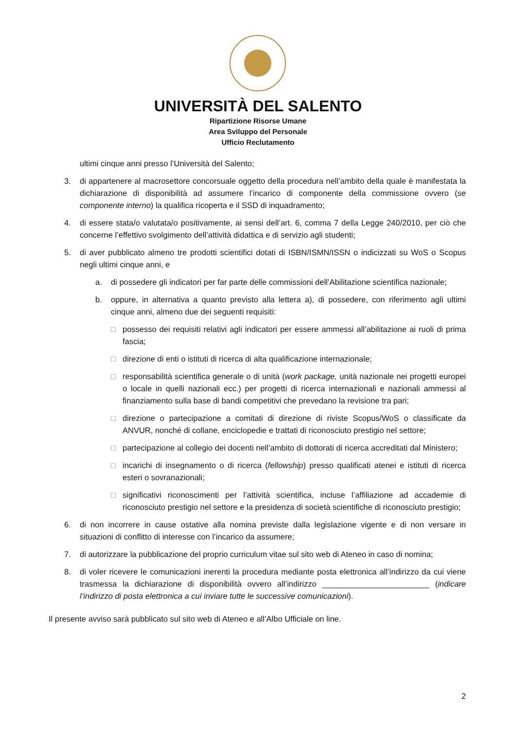UNIVERSITÀ DEL SALENTO
Ripartizione Risorse Umane
Area Sviluppo del Personale
Ufficio Reclutamento
ultimi cinque anni presso l’Università del Salento;
3. di appartenere al macrosettore concorsuale oggetto della procedura nell’ambito della quale è manifestata la dichiarazione di disponibilità ad assumere l’incarico di componente della commissione ovvero (se componente interno) la qualifica ricoperta e il SSD di inquadramento;
4. di essere stata/o valutata/o positivamente, ai sensi dell’art. 6, comma 7 della Legge 240/2010, per ciò che concerne l’effettivo svolgimento dell’attività didattica e di servizio agli studenti;
5. di aver pubblicato almeno tre prodotti scientifici dotati di ISBN/ISMN/ISSN o indicizzati su WoS o Scopus negli ultimi cinque anni, e
a. di possedere gli indicatori per far parte delle commissioni dell’Abilitazione scientifica nazionale;
b. oppure, in alternativa a quanto previsto alla lettera a), di possedere, con riferimento agli ultimi cinque anni, almeno due dei seguenti requisiti:
□ possesso dei requisiti relativi agli indicatori per essere ammessi all’abilitazione ai ruoli di prima fascia;
□ direzione di enti o istituti di ricerca di alta qualificazione internazionale;
□ responsabilità scientifica generale o di unità (work package, unità nazionale nei progetti europei o locale in quelli nazionali ecc.) per progetti di ricerca internazionali e nazionali ammessi al finanziamento sulla base di bandi competitivi che prevedano la revisione tra pari;
□ direzione o partecipazione a comitati di direzione di riviste Scopus/WoS o classificate da ANVUR, nonché di collane, enciclopedie e trattati di riconosciuto prestigio nel settore;
□ partecipazione al collegio dei docenti nell’ambito di dottorati di ricerca accreditati dal Ministero;
□ incarichi di insegnamento o di ricerca (fellowship) presso qualificati atenei e istituti di ricerca esteri o sovranazionali;
□ significativi riconoscimenti per l’attività scientifica, incluse l’affiliazione ad accademie di riconosciuto prestigio nel settore e la presidenza di società scientifiche di riconosciuto prestigio;
6. di non incorrere in cause ostative alla nomina previste dalla legislazione vigente e di non versare in situazioni di conflitto di interesse con l’incarico da assumere;
7. di autorizzare la pubblicazione del proprio curriculum vitae sul sito web di Ateneo in caso di nomina;
8. di voler ricevere le comunicazioni inerenti la procedura mediante posta elettronica all’indirizzo da cui viene trasmessa la dichiarazione di disponibilità ovvero all’indirizzo ________________________ (indicare l’indirizzo di posta elettronica a cui inviare tutte le successive comunicazioni).
Il presente avviso sarà pubblicato sul sito web di Ateneo e all’Albo Ufficiale on line.
2